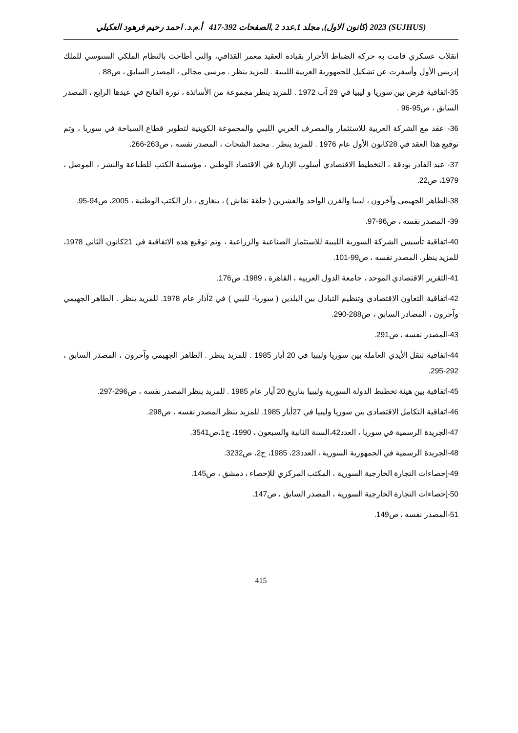(SUJHUS) 2023 (كانون الاول), مجلد 1,عدد 2 ,الصفحات 392-417 أ.م.د. احمد رحيم فرهود العكيلي
انقلاب عسكري قامت به حركة الضباط الأحرار بقيادة العقيد معمر القذافي، والتي أطاحت بالنظام الملكي السنوسي للملك إدريس الأول وأسفرت عن تشكيل للجمهورية العربية الليبية . للمزيد ينظر . مرسي مجالي ، المصدر السابق ، ص88 .
35-اتفاقية قرض بين سوريا و ليبيا في 29 آب 1972 . للمزيد ينظر مجموعة من الأساتذة ، ثورة الفاتح في عيدها الرابع ، المصدر السابق ، ص95-96 .
36- عقد مع الشركة العربية للاستثمار والمصرف العربي الليبي والمجموعة الكويتية لتطوير قطاع السياحة في سوريا ، وتم توقيع هذا العقد في 28كانون الأول عام 1976 . للمزيد ينظر . محمد الشحات ، المصدر نفسه ، ص263-266.
37- عبد القادر بودقة ، التخطيط الاقتصادي أسلوب الإدارة في الاقتصاد الوطني ، مؤسسة الكتب للطباعة والنشر ، الموصل ، 1979، ص22.
38-الطاهر الجهيمي وآخرون ، ليبيا والقرن الواحد والعشرين ( حلقة نقاش ) ، بنغازي ، دار الكتب الوطنية ، 2005، ص94-95.
39- المصدر نفسه ، ص96-97.
40-اتفاقية تأسيس الشركة السورية الليبية للاستثمار الصناعية والزراعية ، وتم توقيع هذه الاتفاقية في 21كانون الثاني 1978، للمزيد ينظر. المصدر نفسه ، ص99-101.
41-التقرير الاقتصادي الموحد ، جامعة الدول العربية ، القاهرة ، 1989، ص176.
42-اتفاقية التعاون الاقتصادي وتنظيم التبادل بين البلدين ( سوريا- لليبي ) في 2آذار عام 1978. للمزيد ينظر . الطاهر الجهيمي وآخرون ، المصادر السابق ، ص288-290.
43-المصدر نفسه ، ص291.
44-اتفاقية تنقل الأيدي العاملة بين سوريا وليبيا في 20 أيار 1985 . للمزيد ينظر . الطاهر الجهيمي وآخرون ، المصدر السابق ، 292-295.
45-اتفاقية بين هيئة تخطيط الدولة السورية وليبيا بتاريخ 20 أيار عام 1985 . للمزيد ينظر المصدر نفسه ، ص296-297.
46-اتفاقية التكامل الاقتصادي بين سوريا وليبيا في 27أيار 1985. للمزيد ينظر المصدر نفسه ، ص298.
47-الجريدة الرسمية في سوريا ، العدد42،السنة الثانية والسبعون ، 1990، ج1،ص3541.
48-الجريدة الرسمية في الجمهورية السورية ، العدد23، 1985، ج2، ص3232.
49-إحصاءات التجارة الخارجية السورية ، المكتب المركزي للإحصاء ، دمشق ، ص145.
50-إحصاءات التجارة الخارجية السورية ، المصدر السابق ، ص147.
51-المصدر نفسه ، ص149.
415